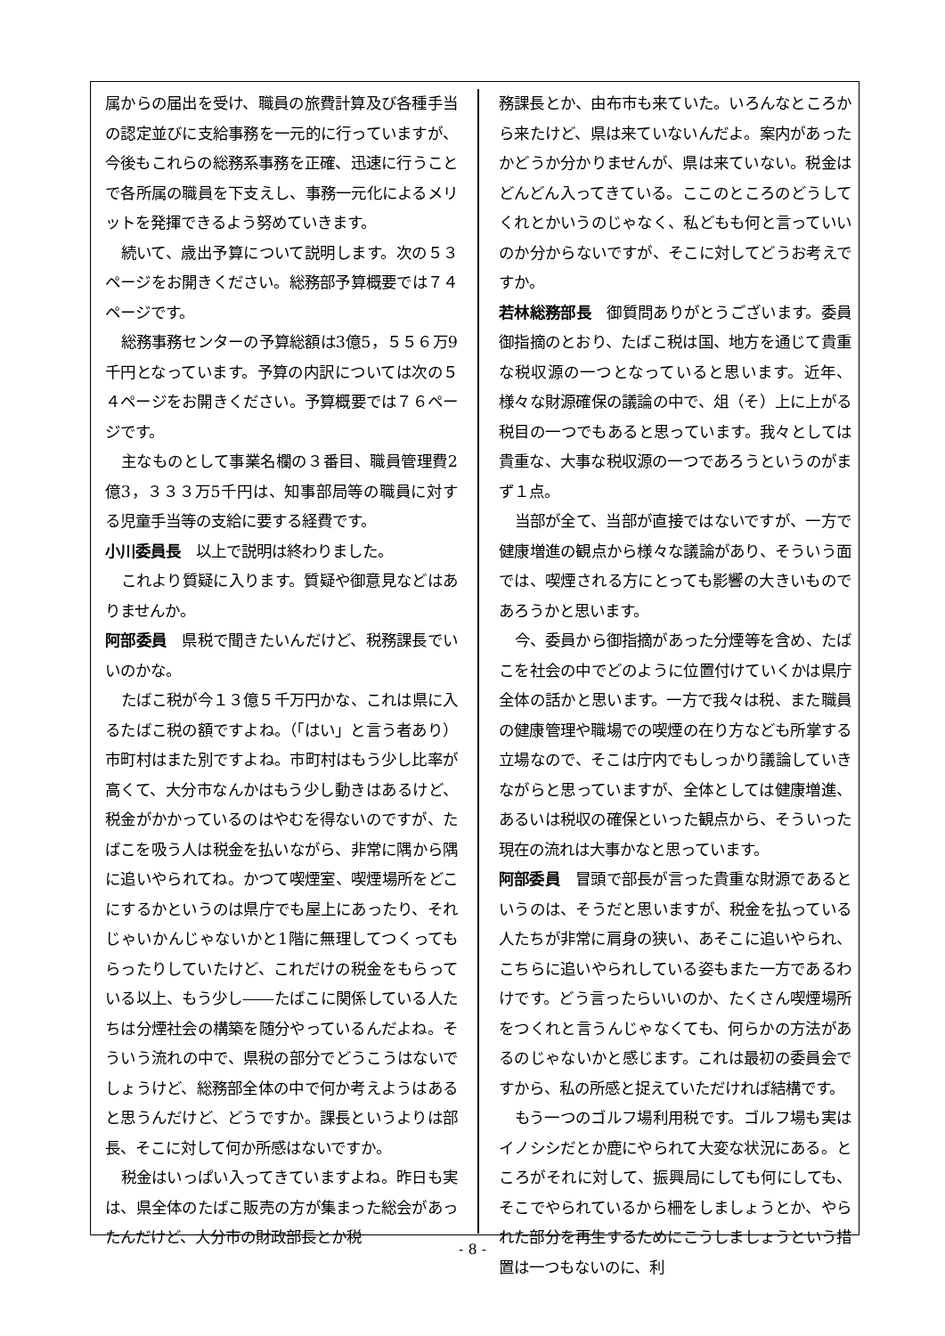属からの届出を受け、職員の旅費計算及び各種手当の認定並びに支給事務を一元的に行っていますが、今後もこれらの総務系事務を正確、迅速に行うことで各所属の職員を下支えし、事務一元化によるメリットを発揮できるよう努めていきます。
続いて、歳出予算について説明します。次の５３ページをお開きください。総務部予算概要では７４ページです。
総務事務センターの予算総額は3億5，５５６万9千円となっています。予算の内訳については次の５４ページをお開きください。予算概要では７６ページです。
主なものとして事業名欄の３番目、職員管理費2億3，３３３万5千円は、知事部局等の職員に対する児童手当等の支給に要する経費です。
小川委員長　以上で説明は終わりました。
これより質疑に入ります。質疑や御意見などはありませんか。
阿部委員　県税で聞きたいんだけど、税務課長でいいのかな。
たばこ税が今１３億５千万円かな、これは県に入るたばこ税の額ですよね。（「はい」と言う者あり）市町村はまた別ですよね。市町村はもう少し比率が高くて、大分市なんかはもう少し動きはあるけど、税金がかかっているのはやむを得ないのですが、たばこを吸う人は税金を払いながら、非常に隅から隅に追いやられてね。かつて喫煙室、喫煙場所をどこにするかというのは県庁でも屋上にあったり、それじゃいかんじゃないかと1階に無理してつくってもらったりしていたけど、これだけの税金をもらっている以上、もう少し――たばこに関係している人たちは分煙社会の構築を随分やっているんだよね。そういう流れの中で、県税の部分でどうこうはないでしょうけど、総務部全体の中で何か考えようはあると思うんだけど、どうですか。課長というよりは部長、そこに対して何か所感はないですか。
税金はいっぱい入ってきていますよね。昨日も実は、県全体のたばこ販売の方が集まった総会があったんだけど、大分市の財政部長とか税
務課長とか、由布市も来ていた。いろんなところから来たけど、県は来ていないんだよ。案内があったかどうか分かりませんが、県は来ていない。税金はどんどん入ってきている。ここのところのどうしてくれとかいうのじゃなく、私どもも何と言っていいのか分からないですが、そこに対してどうお考えですか。
若林総務部長　御質問ありがとうございます。委員御指摘のとおり、たばこ税は国、地方を通じて貴重な税収源の一つとなっていると思います。近年、様々な財源確保の議論の中で、俎（そ）上に上がる税目の一つでもあると思っています。我々としては貴重な、大事な税収源の一つであろうというのがまず１点。
当部が全て、当部が直接ではないですが、一方で健康増進の観点から様々な議論があり、そういう面では、喫煙される方にとっても影響の大きいものであろうかと思います。
今、委員から御指摘があった分煙等を含め、たばこを社会の中でどのように位置付けていくかは県庁全体の話かと思います。一方で我々は税、また職員の健康管理や職場での喫煙の在り方なども所掌する立場なので、そこは庁内でもしっかり議論していきながらと思っていますが、全体としては健康増進、あるいは税収の確保といった観点から、そういった現在の流れは大事かなと思っています。
阿部委員　冒頭で部長が言った貴重な財源であるというのは、そうだと思いますが、税金を払っている人たちが非常に肩身の狭い、あそこに追いやられ、こちらに追いやられしている姿もまた一方であるわけです。どう言ったらいいのか、たくさん喫煙場所をつくれと言うんじゃなくても、何らかの方法があるのじゃないかと感じます。これは最初の委員会ですから、私の所感と捉えていただければ結構です。
もう一つのゴルフ場利用税です。ゴルフ場も実はイノシシだとか鹿にやられて大変な状況にある。ところがそれに対して、振興局にしても何にしても、そこでやられているから柵をしましょうとか、やられた部分を再生するためにこうしましょうという措置は一つもないのに、利
- 8 -